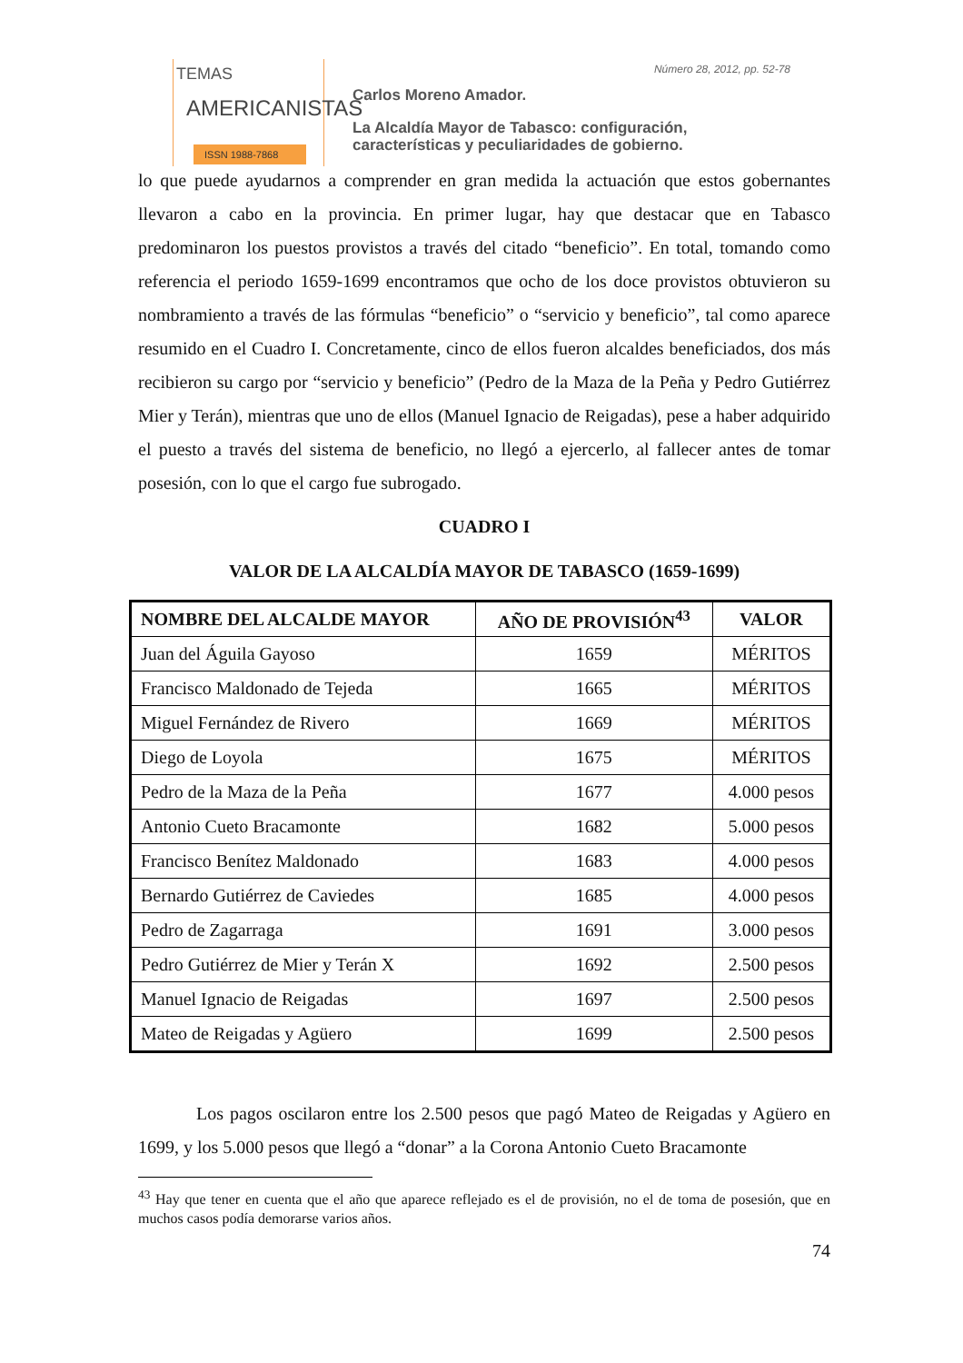TEMAS
AMERICANISTAS
ISSN 1988-7868
Número 28, 2012, pp. 52-78
Carlos Moreno Amador.
La Alcaldía Mayor de Tabasco: configuración,
características y peculiaridades de gobierno.
lo que puede ayudarnos a comprender en gran medida la actuación que estos gobernantes llevaron a cabo en la provincia. En primer lugar, hay que destacar que en Tabasco predominaron los puestos provistos a través del citado “beneficio”. En total, tomando como referencia el periodo 1659-1699 encontramos que ocho de los doce provistos obtuvieron su nombramiento a través de las fórmulas “beneficio” o “servicio y beneficio”, tal como aparece resumido en el Cuadro I. Concretamente, cinco de ellos fueron alcaldes beneficiados, dos más recibieron su cargo por “servicio y beneficio” (Pedro de la Maza de la Peña y Pedro Gutiérrez Mier y Terán), mientras que uno de ellos (Manuel Ignacio de Reigadas), pese a haber adquirido el puesto a través del sistema de beneficio, no llegó a ejercerlo, al fallecer antes de tomar posesión, con lo que el cargo fue subrogado.
CUADRO I
VALOR DE LA ALCALDÍA MAYOR DE TABASCO (1659-1699)
| NOMBRE DEL ALCALDE MAYOR | AÑO DE PROVISIÓN<sup>43</sup> | VALOR |
| --- | --- | --- |
| Juan del Águila Gayoso | 1659 | MÉRITOS |
| Francisco Maldonado de Tejeda | 1665 | MÉRITOS |
| Miguel Fernández de Rivero | 1669 | MÉRITOS |
| Diego de Loyola | 1675 | MÉRITOS |
| Pedro de la Maza de la Peña | 1677 | 4.000 pesos |
| Antonio Cueto Bracamonte | 1682 | 5.000 pesos |
| Francisco Benítez Maldonado | 1683 | 4.000 pesos |
| Bernardo Gutiérrez de Caviedes | 1685 | 4.000 pesos |
| Pedro de Zagarraga | 1691 | 3.000 pesos |
| Pedro Gutiérrez de Mier y Terán X | 1692 | 2.500 pesos |
| Manuel Ignacio de Reigadas | 1697 | 2.500 pesos |
| Mateo de Reigadas y Agüero | 1699 | 2.500 pesos |
Los pagos oscilaron entre los 2.500 pesos que pagó Mateo de Reigadas y Agüero en 1699, y los 5.000 pesos que llegó a “donar” a la Corona Antonio Cueto Bracamonte
<sup>43</sup> Hay que tener en cuenta que el año que aparece reflejado es el de provisión, no el de toma de posesión, que en muchos casos podía demorarse varios años.
74